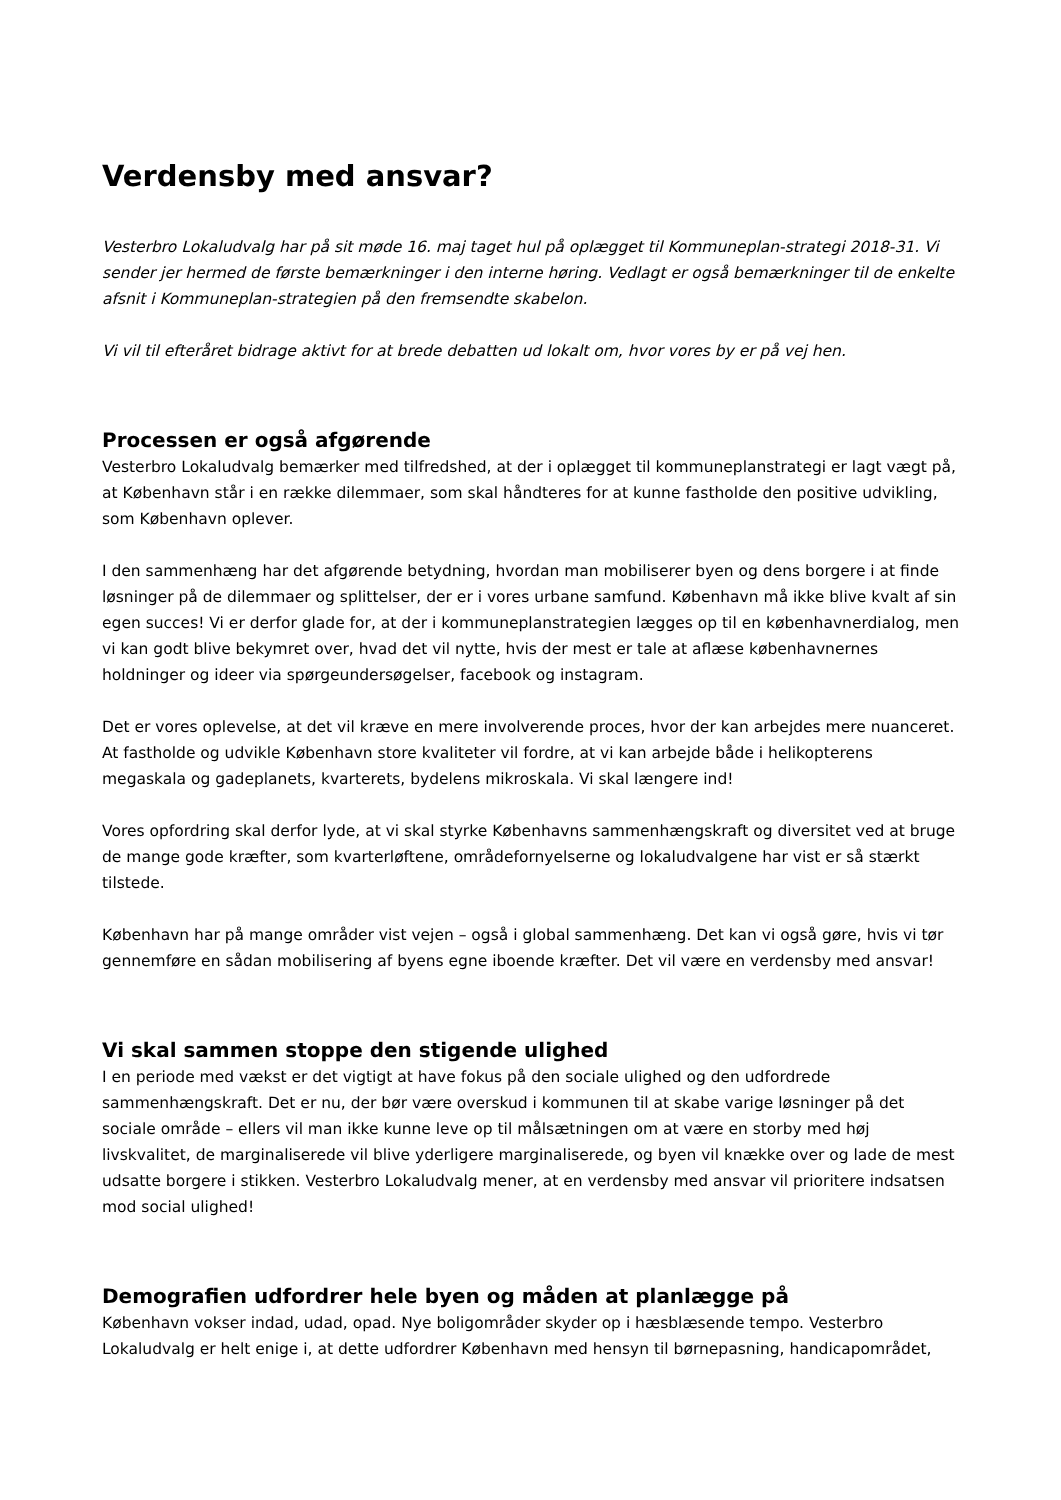Verdensby med ansvar?
Vesterbro Lokaludvalg har på sit møde 16. maj taget hul på oplægget til Kommuneplan-strategi 2018-31. Vi sender jer hermed de første bemærkninger i den interne høring. Vedlagt er også bemærkninger til de enkelte afsnit i Kommuneplan-strategien på den fremsendte skabelon.
Vi vil til efteråret bidrage aktivt for at brede debatten ud lokalt om, hvor vores by er på vej hen.
Processen er også afgørende
Vesterbro Lokaludvalg bemærker med tilfredshed, at der i oplægget til kommuneplanstrategi er lagt vægt på, at København står i en række dilemmaer, som skal håndteres for at kunne fastholde den positive udvikling, som København oplever.
I den sammenhæng har det afgørende betydning, hvordan man mobiliserer byen og dens borgere i at finde løsninger på de dilemmaer og splittelser, der er i vores urbane samfund. København må ikke blive kvalt af sin egen succes! Vi er derfor glade for, at der i kommuneplanstrategien lægges op til en københavnerdialog, men vi kan godt blive bekymret over, hvad det vil nytte, hvis der mest er tale at aflæse københavnernes holdninger og ideer via spørgeundersøgelser, facebook og instagram.
Det er vores oplevelse, at det vil kræve en mere involverende proces, hvor der kan arbejdes mere nuanceret. At fastholde og udvikle København store kvaliteter vil fordre, at vi kan arbejde både i helikopterens megaskala og gadeplanets, kvarterets, bydelens mikroskala. Vi skal længere ind!
Vores opfordring skal derfor lyde, at vi skal styrke Københavns sammenhængskraft og diversitet ved at bruge de mange gode kræfter, som kvarterløftene, områdefornyelserne og lokaludvalgene har vist er så stærkt tilstede.
København har på mange områder vist vejen – også i global sammenhæng. Det kan vi også gøre, hvis vi tør gennemføre en sådan mobilisering af byens egne iboende kræfter. Det vil være en verdensby med ansvar!
Vi skal sammen stoppe den stigende ulighed
I en periode med vækst er det vigtigt at have fokus på den sociale ulighed og den udfordrede sammenhængskraft. Det er nu, der bør være overskud i kommunen til at skabe varige løsninger på det sociale område – ellers vil man ikke kunne leve op til målsætningen om at være en storby med høj livskvalitet, de marginaliserede vil blive yderligere marginaliserede, og byen vil knække over og lade de mest udsatte borgere i stikken. Vesterbro Lokaludvalg mener, at en verdensby med ansvar vil prioritere indsatsen mod social ulighed!
Demografien udfordrer hele byen og måden at planlægge på
København vokser indad, udad, opad. Nye boligområder skyder op i hæsblæsende tempo. Vesterbro Lokaludvalg er helt enige i, at dette udfordrer København med hensyn til børnepasning, handicapområdet,